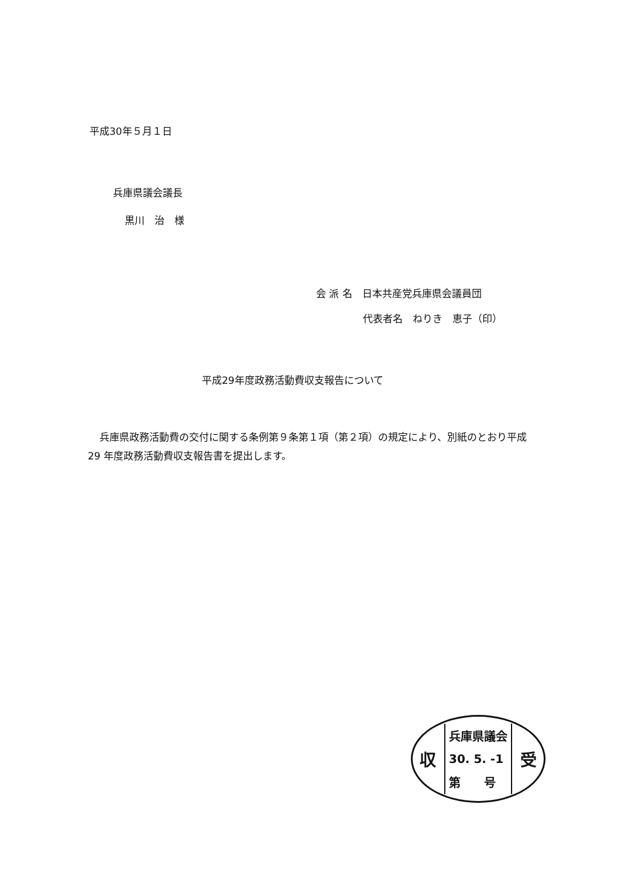平成30年５月１日
兵庫県議会議長
黒川　治　様
会 派 名　日本共産党兵庫県会議員団
代表者名　ねりき　恵子（印）
平成29年度政務活動費収支報告について
兵庫県政務活動費の交付に関する条例第９条第１項（第２項）の規定により、別紙のとおり平成 29 年度政務活動費収支報告書を提出します。
収
兵庫県議会
30. 5. -1
第　　号
受